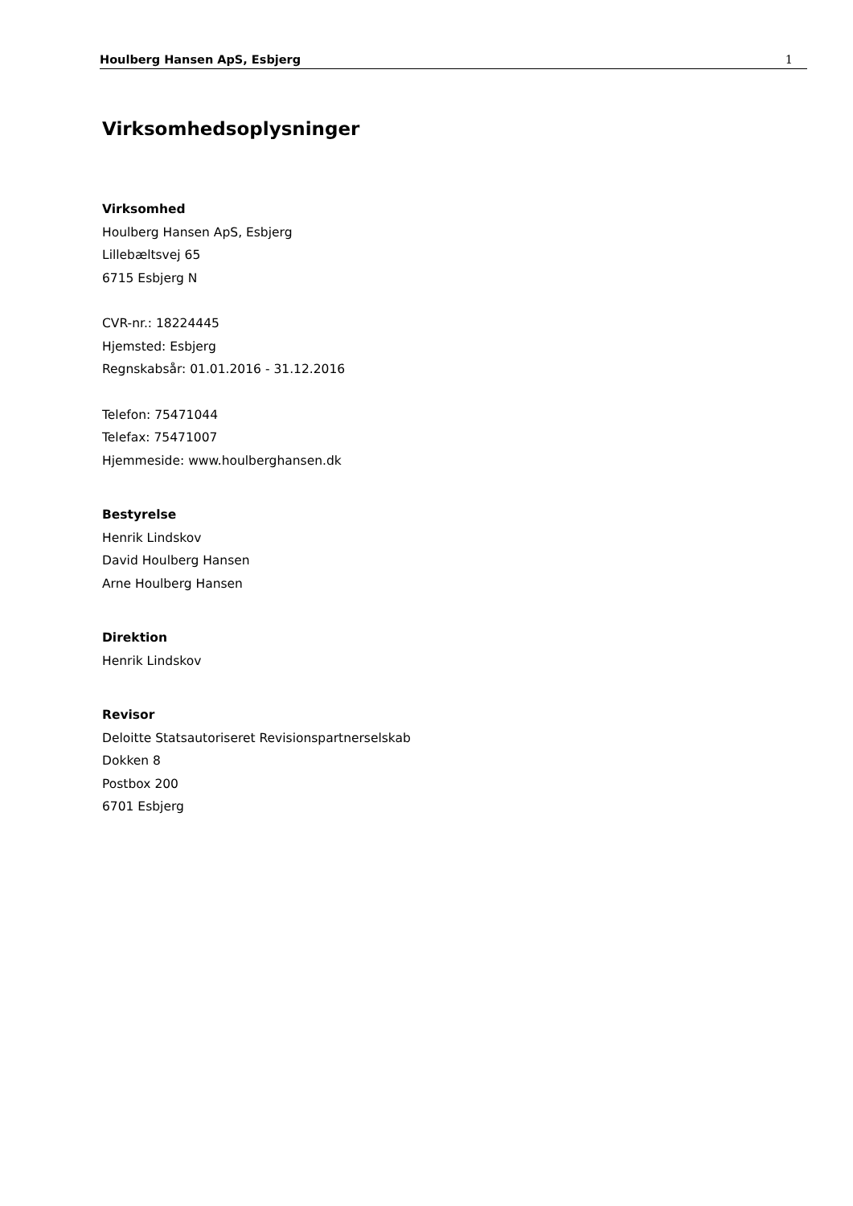Houlberg Hansen ApS, Esbjerg 1
Virksomhedsoplysninger
Virksomhed
Houlberg Hansen ApS, Esbjerg
Lillebæltsvej 65
6715 Esbjerg N
CVR-nr.: 18224445
Hjemsted: Esbjerg
Regnskabsår: 01.01.2016 - 31.12.2016
Telefon: 75471044
Telefax: 75471007
Hjemmeside: www.houlberghansen.dk
Bestyrelse
Henrik Lindskov
David Houlberg Hansen
Arne Houlberg Hansen
Direktion
Henrik Lindskov
Revisor
Deloitte Statsautoriseret Revisionspartnerselskab
Dokken 8
Postbox 200
6701 Esbjerg